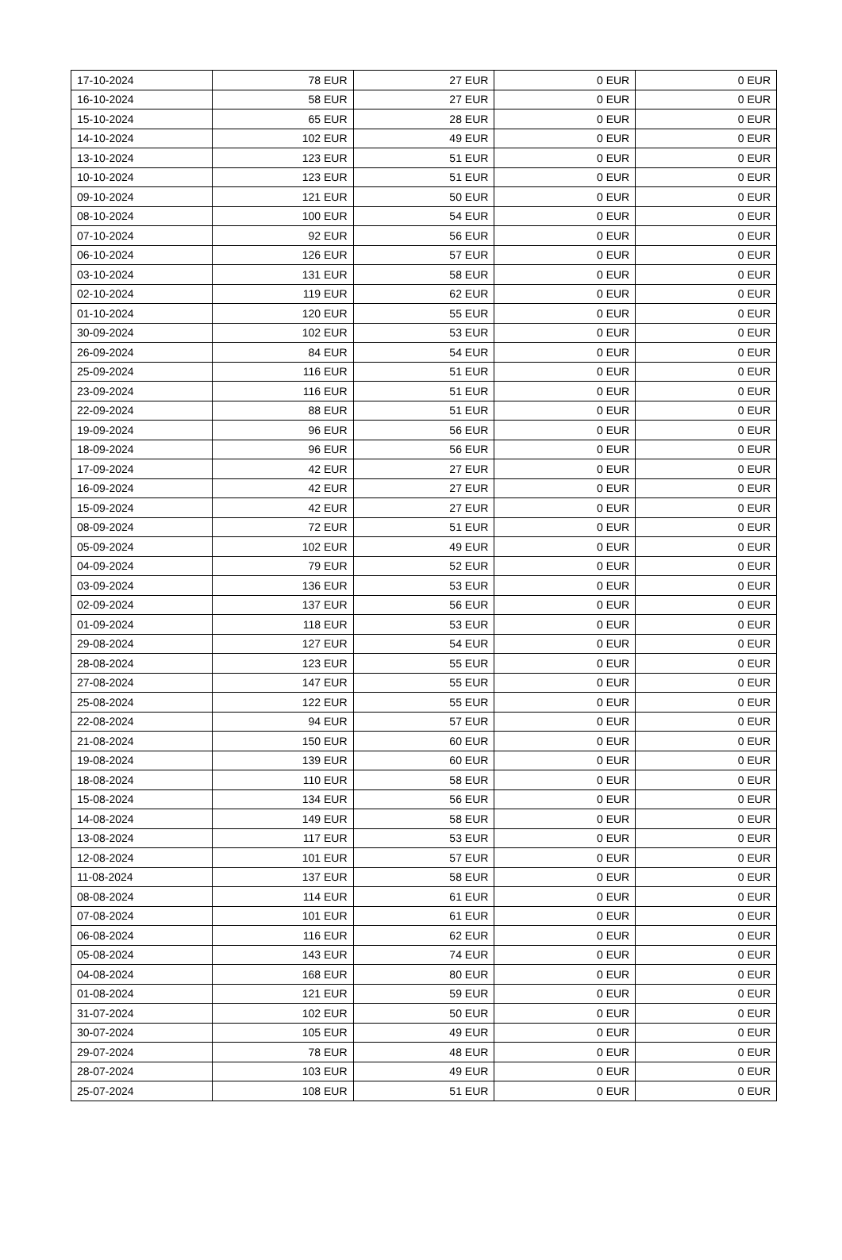| 17-10-2024 | 78 EUR | 27 EUR | 0 EUR | 0 EUR |
| 16-10-2024 | 58 EUR | 27 EUR | 0 EUR | 0 EUR |
| 15-10-2024 | 65 EUR | 28 EUR | 0 EUR | 0 EUR |
| 14-10-2024 | 102 EUR | 49 EUR | 0 EUR | 0 EUR |
| 13-10-2024 | 123 EUR | 51 EUR | 0 EUR | 0 EUR |
| 10-10-2024 | 123 EUR | 51 EUR | 0 EUR | 0 EUR |
| 09-10-2024 | 121 EUR | 50 EUR | 0 EUR | 0 EUR |
| 08-10-2024 | 100 EUR | 54 EUR | 0 EUR | 0 EUR |
| 07-10-2024 | 92 EUR | 56 EUR | 0 EUR | 0 EUR |
| 06-10-2024 | 126 EUR | 57 EUR | 0 EUR | 0 EUR |
| 03-10-2024 | 131 EUR | 58 EUR | 0 EUR | 0 EUR |
| 02-10-2024 | 119 EUR | 62 EUR | 0 EUR | 0 EUR |
| 01-10-2024 | 120 EUR | 55 EUR | 0 EUR | 0 EUR |
| 30-09-2024 | 102 EUR | 53 EUR | 0 EUR | 0 EUR |
| 26-09-2024 | 84 EUR | 54 EUR | 0 EUR | 0 EUR |
| 25-09-2024 | 116 EUR | 51 EUR | 0 EUR | 0 EUR |
| 23-09-2024 | 116 EUR | 51 EUR | 0 EUR | 0 EUR |
| 22-09-2024 | 88 EUR | 51 EUR | 0 EUR | 0 EUR |
| 19-09-2024 | 96 EUR | 56 EUR | 0 EUR | 0 EUR |
| 18-09-2024 | 96 EUR | 56 EUR | 0 EUR | 0 EUR |
| 17-09-2024 | 42 EUR | 27 EUR | 0 EUR | 0 EUR |
| 16-09-2024 | 42 EUR | 27 EUR | 0 EUR | 0 EUR |
| 15-09-2024 | 42 EUR | 27 EUR | 0 EUR | 0 EUR |
| 08-09-2024 | 72 EUR | 51 EUR | 0 EUR | 0 EUR |
| 05-09-2024 | 102 EUR | 49 EUR | 0 EUR | 0 EUR |
| 04-09-2024 | 79 EUR | 52 EUR | 0 EUR | 0 EUR |
| 03-09-2024 | 136 EUR | 53 EUR | 0 EUR | 0 EUR |
| 02-09-2024 | 137 EUR | 56 EUR | 0 EUR | 0 EUR |
| 01-09-2024 | 118 EUR | 53 EUR | 0 EUR | 0 EUR |
| 29-08-2024 | 127 EUR | 54 EUR | 0 EUR | 0 EUR |
| 28-08-2024 | 123 EUR | 55 EUR | 0 EUR | 0 EUR |
| 27-08-2024 | 147 EUR | 55 EUR | 0 EUR | 0 EUR |
| 25-08-2024 | 122 EUR | 55 EUR | 0 EUR | 0 EUR |
| 22-08-2024 | 94 EUR | 57 EUR | 0 EUR | 0 EUR |
| 21-08-2024 | 150 EUR | 60 EUR | 0 EUR | 0 EUR |
| 19-08-2024 | 139 EUR | 60 EUR | 0 EUR | 0 EUR |
| 18-08-2024 | 110 EUR | 58 EUR | 0 EUR | 0 EUR |
| 15-08-2024 | 134 EUR | 56 EUR | 0 EUR | 0 EUR |
| 14-08-2024 | 149 EUR | 58 EUR | 0 EUR | 0 EUR |
| 13-08-2024 | 117 EUR | 53 EUR | 0 EUR | 0 EUR |
| 12-08-2024 | 101 EUR | 57 EUR | 0 EUR | 0 EUR |
| 11-08-2024 | 137 EUR | 58 EUR | 0 EUR | 0 EUR |
| 08-08-2024 | 114 EUR | 61 EUR | 0 EUR | 0 EUR |
| 07-08-2024 | 101 EUR | 61 EUR | 0 EUR | 0 EUR |
| 06-08-2024 | 116 EUR | 62 EUR | 0 EUR | 0 EUR |
| 05-08-2024 | 143 EUR | 74 EUR | 0 EUR | 0 EUR |
| 04-08-2024 | 168 EUR | 80 EUR | 0 EUR | 0 EUR |
| 01-08-2024 | 121 EUR | 59 EUR | 0 EUR | 0 EUR |
| 31-07-2024 | 102 EUR | 50 EUR | 0 EUR | 0 EUR |
| 30-07-2024 | 105 EUR | 49 EUR | 0 EUR | 0 EUR |
| 29-07-2024 | 78 EUR | 48 EUR | 0 EUR | 0 EUR |
| 28-07-2024 | 103 EUR | 49 EUR | 0 EUR | 0 EUR |
| 25-07-2024 | 108 EUR | 51 EUR | 0 EUR | 0 EUR |